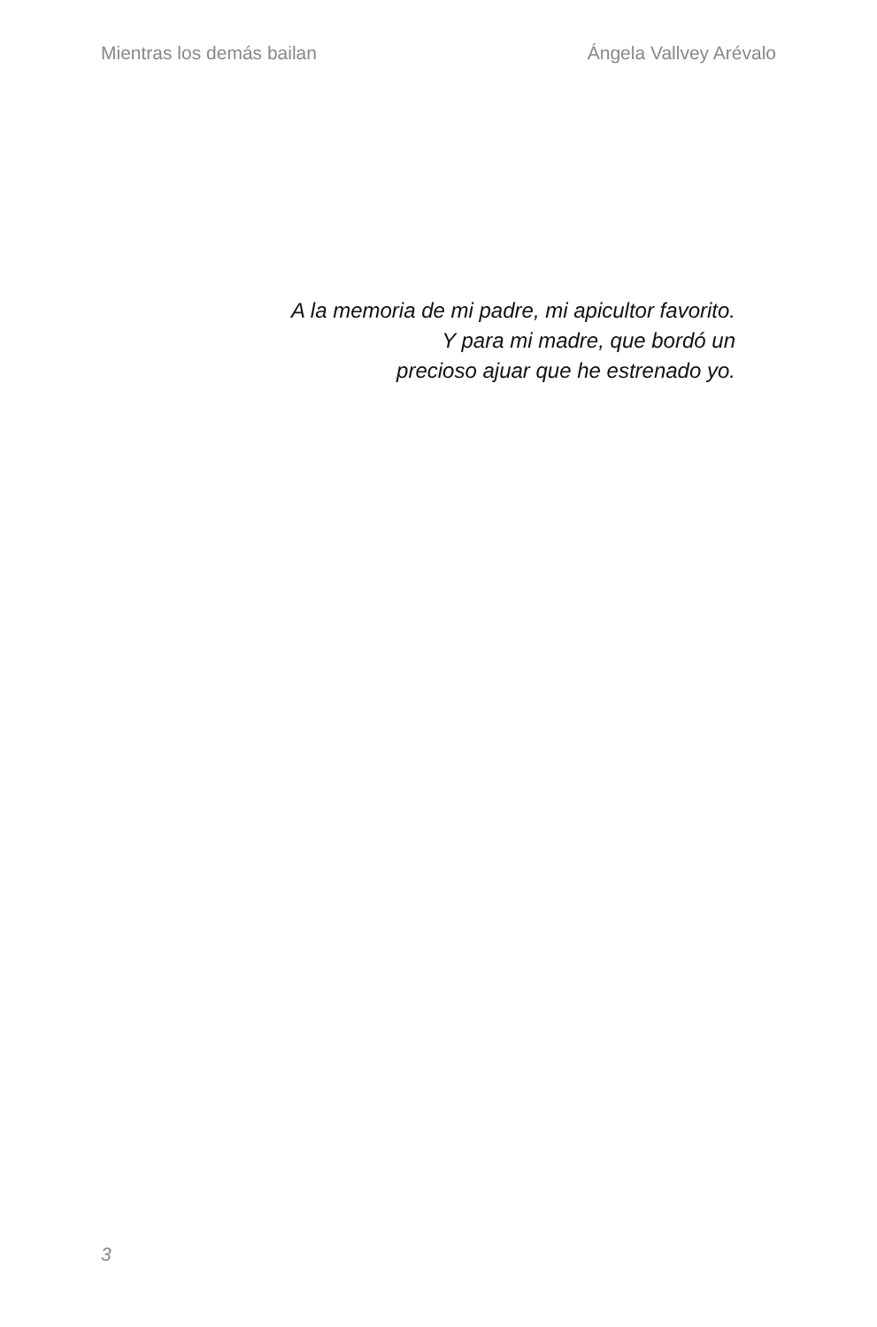Mientras los demás bailan Ángela Vallvey Arévalo
A la memoria de mi padre, mi apicultor favorito.
Y para mi madre, que bordó un
precioso ajuar que he estrenado yo.
3